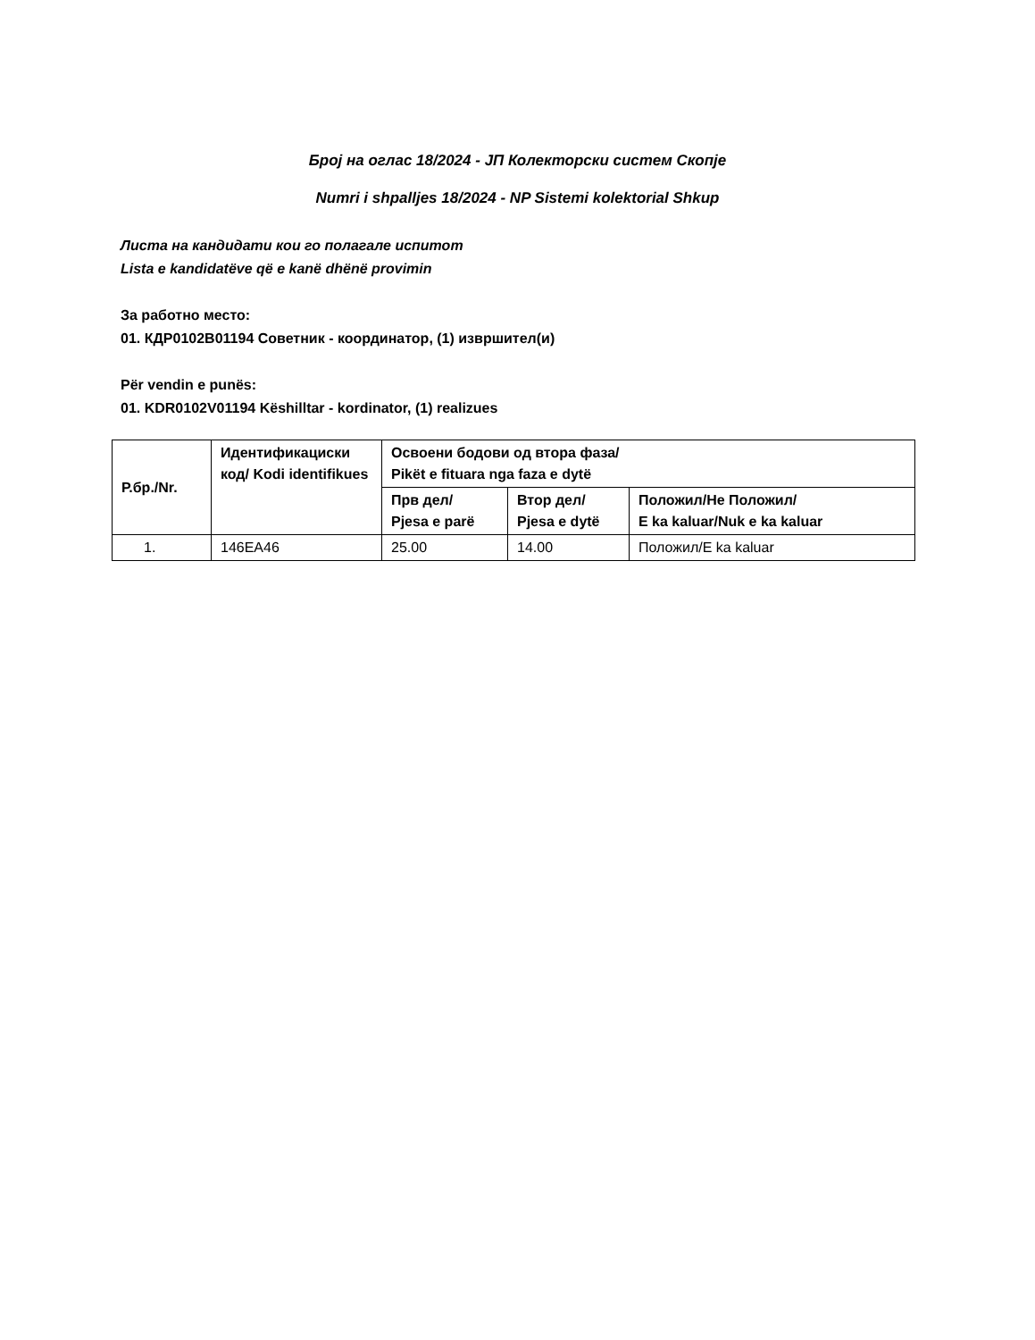Број на оглас 18/2024 - ЈП Колекторски систем Скопје
Numri i shpalljes 18/2024 - NP Sistemi kolektorial Shkup
Листа на кандидати кои го полагале испитот
Lista e kandidatëve që e kanë dhënë provimin
За работно место:
01. КДР0102В01194 Советник - координатор, (1) извршител(и)
Për vendin e punës:
01. KDR0102V01194 Këshilltar - kordinator, (1) realizues
| Р.бр./Nr. | Идентификациски код/ Kodi identifikues | Освоени бодови од втора фаза/ Pikët e fituara nga faza e dytë | | |
| --- | --- | --- | --- | --- |
| | | Прв дел/ Pjesa e parë | Втор дел/ Pjesa e dytë | Положил/Не Положил/ E ka kaluar/Nuk e ka kaluar |
| 1. | 146EA46 | 25.00 | 14.00 | Положил/E ka kaluar |